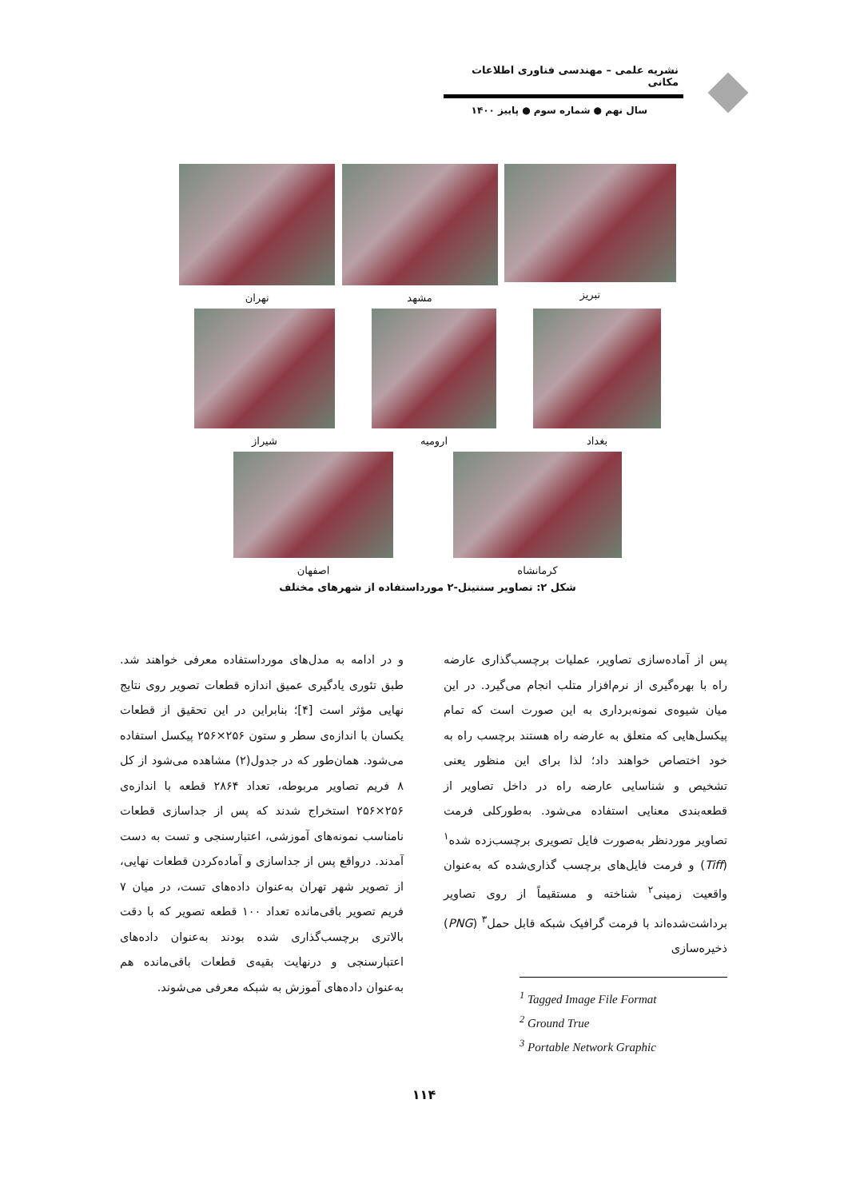نشریه علمی – مهندسی فناوری اطلاعات مکانی
سال نهم ● شماره سوم ● پاییز ۱۴۰۰
تبریز مشهد تهران
بغداد ارومیه شیراز
کرمانشاه اصفهان
شکل ۲: تصاویر سنتینل-۲ مورداستفاده از شهرهای مختلف
پس از آماده‌سازی تصاویر، عملیات برچسب‌گذاری عارضه راه با بهره‌گیری از نرم‌افزار متلب انجام می‌گیرد. در این میان شیوه‌ی نمونه‌برداری به این صورت است که تمام پیکسل‌هایی که متعلق به عارضه راه هستند برچسب راه به خود اختصاص خواهند داد؛ لذا برای این منظور یعنی تشخیص و شناسایی عارضه راه در داخل تصاویر از قطعه‌بندی معنایی استفاده می‌شود. به‌طورکلی فرمت تصاویر موردنظر به‌صورت فایل تصویری برچسب‌زده شده<sup>۱</sup> (Tiff) و فرمت فایل‌های برچسب گذاری‌شده که به‌عنوان واقعیت زمینی<sup>۲</sup> شناخته و مستقیماً از روی تصاویر برداشت‌شده‌اند با فرمت گرافیک شبکه قابل حمل<sup>۳</sup> (PNG) ذخیره‌سازی
<sup>1</sup> Tagged Image File Format
<sup>2</sup> Ground True
<sup>3</sup> Portable Network Graphic
و در ادامه به مدل‌های مورداستفاده معرفی خواهند شد. طبق تئوری یادگیری عمیق اندازه قطعات تصویر روی نتایج نهایی مؤثر است [۴]؛ بنابراین در این تحقیق از قطعات یکسان با اندازه‌ی سطر و ستون ۲۵۶×۲۵۶ پیکسل استفاده می‌شود. همان‌طور که در جدول(۲) مشاهده می‌شود از کل ۸ فریم تصاویر مربوطه، تعداد ۲۸۶۴ قطعه با اندازه‌ی ۲۵۶×۲۵۶ استخراج شدند که پس از جداسازی قطعات نامناسب نمونه‌های آموزشی، اعتبارسنجی و تست به دست آمدند. درواقع پس از جداسازی و آماده‌کردن قطعات نهایی، از تصویر شهر تهران به‌عنوان داده‌های تست، در میان ۷ فریم تصویر باقی‌مانده تعداد ۱۰۰ قطعه تصویر که با دقت بالاتری برچسب‌گذاری شده بودند به‌عنوان داده‌های اعتبارسنجی و درنهایت بقیه‌ی قطعات باقی‌مانده هم به‌عنوان داده‌های آموزش به شبکه معرفی می‌شوند.
۱۱۴